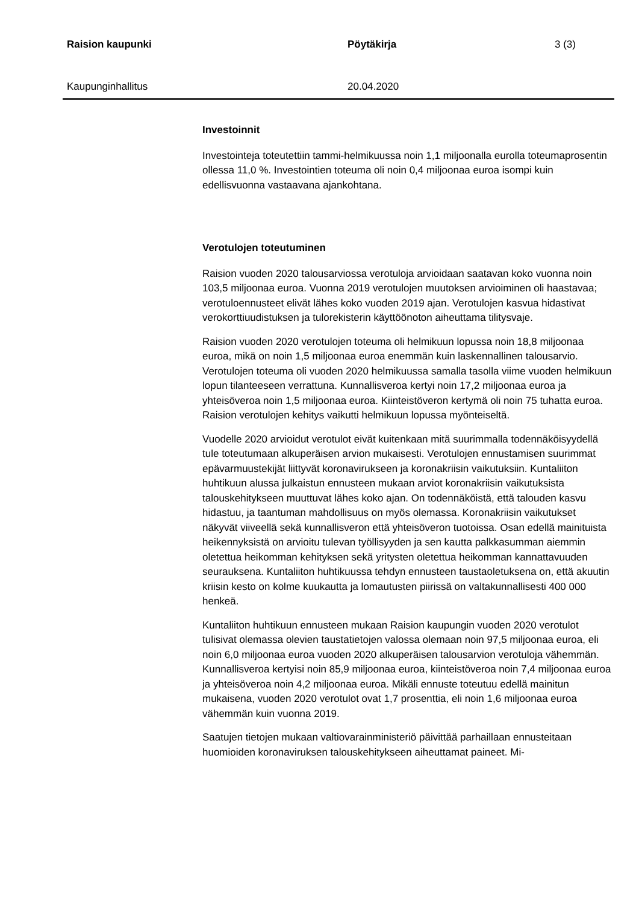Raision kaupunki Pöytäkirja 3 (3)
Kaupunginhallitus 20.04.2020
Investoinnit
Investointeja toteutettiin tammi-helmikuussa noin 1,1 miljoonalla eurolla toteumaprosentin ollessa 11,0 %. Investointien toteuma oli noin 0,4 miljoonaa euroa isompi kuin edellisvuonna vastaavana ajankohtana.
Verotulojen toteutuminen
Raision vuoden 2020 talousarviossa verotuloja arvioidaan saatavan koko vuonna noin 103,5 miljoonaa euroa. Vuonna 2019 verotulojen muutoksen arvioiminen oli haastavaa; verotuloennusteet elivät lähes koko vuoden 2019 ajan. Verotulojen kasvua hidastivat verokorttiuudistuksen ja tulorekisterin käyttöönoton aiheuttama tilitysvaje.
Raision vuoden 2020 verotulojen toteuma oli helmikuun lopussa noin 18,8 miljoonaa euroa, mikä on noin 1,5 miljoonaa euroa enemmän kuin laskennallinen talousarvio. Verotulojen toteuma oli vuoden 2020 helmikuussa samalla tasolla viime vuoden helmikuun lopun tilanteeseen verrattuna. Kunnallisveroa kertyi noin 17,2 miljoonaa euroa ja yhteisöveroa noin 1,5 miljoonaa euroa. Kiinteistöveron kertymä oli noin 75 tuhatta euroa. Raision verotulojen kehitys vaikutti helmikuun lopussa myönteiseltä.
Vuodelle 2020 arvioidut verotulot eivät kuitenkaan mitä suurimmalla todennäköisyydellä tule toteutumaan alkuperäisen arvion mukaisesti. Verotulojen ennustamisen suurimmat epävarmuustekijät liittyvät koronavirukseen ja koronakriisin vaikutuksiin. Kuntaliiton huhtikuun alussa julkaistun ennusteen mukaan arviot koronakriisin vaikutuksista talouskehitykseen muuttuvat lähes koko ajan. On todennäköistä, että talouden kasvu hidastuu, ja taantuman mahdollisuus on myös olemassa. Koronakriisin vaikutukset näkyvät viiveellä sekä kunnallisveron että yhteisöveron tuotoissa. Osan edellä mainituista heikennyksistä on arvioitu tulevan työllisyyden ja sen kautta palkkasumman aiemmin oletettua heikomman kehityksen sekä yritysten oletettua heikomman kannattavuuden seurauksena. Kuntaliiton huhtikuussa tehdyn ennusteen taustaoletuksena on, että akuutin kriisin kesto on kolme kuukautta ja lomautusten piirissä on valtakunnallisesti 400 000 henkeä.
Kuntaliiton huhtikuun ennusteen mukaan Raision kaupungin vuoden 2020 verotulot tulisivat olemassa olevien taustatietojen valossa olemaan noin 97,5 miljoonaa euroa, eli noin 6,0 miljoonaa euroa vuoden 2020 alkuperäisen talousarvion verotuloja vähemmän. Kunnallisveroa kertyisi noin 85,9 miljoonaa euroa, kiinteistöveroa noin 7,4 miljoonaa euroa ja yhteisöveroa noin 4,2 miljoonaa euroa. Mikäli ennuste toteutuu edellä mainitun mukaisena, vuoden 2020 verotulot ovat 1,7 prosenttia, eli noin 1,6 miljoonaa euroa vähemmän kuin vuonna 2019.
Saatujen tietojen mukaan valtiovarainministeriö päivittää parhaillaan ennusteitaan huomioiden koronaviruksen talouskehitykseen aiheuttamat paineet. Mi-